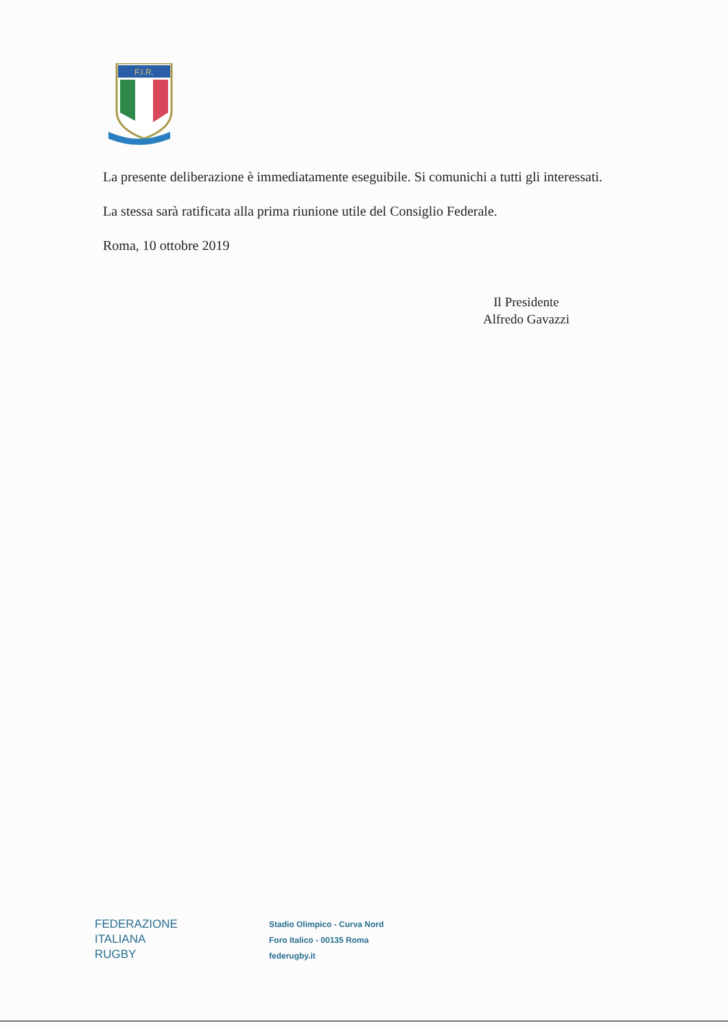F.I.R.
La presente deliberazione è immediatamente eseguibile. Si comunichi a tutti gli interessati.
La stessa sarà ratificata alla prima riunione utile del Consiglio Federale.
Roma, 10 ottobre 2019
Il Presidente
Alfredo Gavazzi
FEDERAZIONE
ITALIANA
RUGBY
Stadio Olimpico - Curva Nord
Foro Italico - 00135 Roma
federugby.it